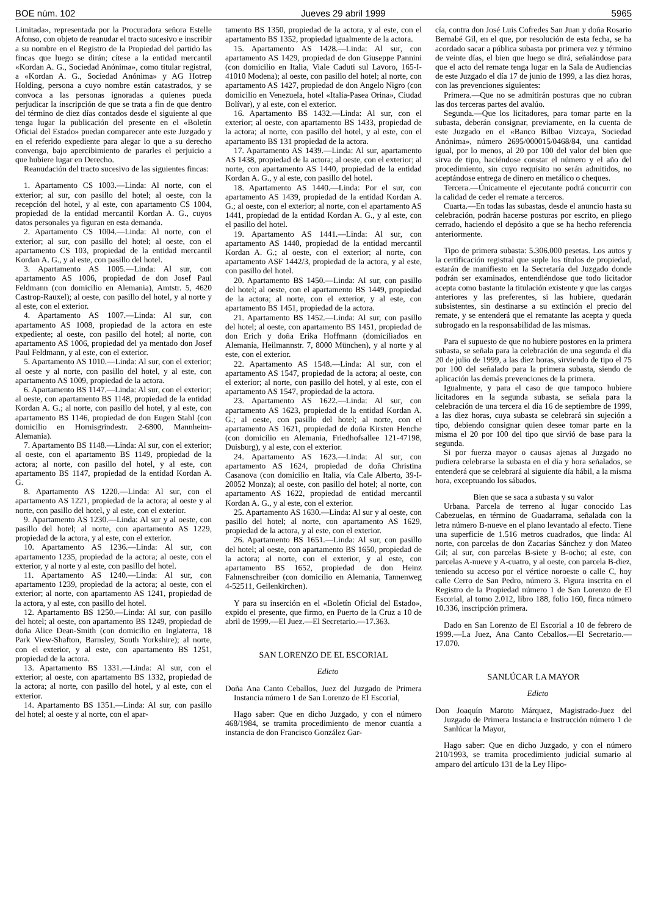BOE núm. 102 Jueves 29 abril 1999 5965
Limitada», representada por la Procuradora señora Estelle Afonso, con objeto de reanudar el tracto sucesivo e inscribir a su nombre en el Registro de la Propiedad del partido las fincas que luego se dirán; cítese a la entidad mercantil «Kordan A. G., Sociedad Anónima», como titular registral, a «Kordan A. G., Sociedad Anónima» y AG Hotrep Holding, persona a cuyo nombre están catastrados, y se convoca a las personas ignoradas a quienes pueda perjudicar la inscripción de que se trata a fin de que dentro del término de diez días contados desde el siguiente al que tenga lugar la publicación del presente en el «Boletín Oficial del Estado» puedan comparecer ante este Juzgado y en el referido expediente para alegar lo que a su derecho convenga, bajo apercibimiento de pararles el perjuicio a que hubiere lugar en Derecho.
Reanudación del tracto sucesivo de las siguientes fincas:
1. Apartamento CS 1003.—Linda: Al norte, con el exterior; al sur, con pasillo del hotel; al oeste, con la recepción del hotel, y al este, con apartamento CS 1004, propiedad de la entidad mercantil Kordan A. G., cuyos datos personales ya figuran en esta demanda.
2. Apartamento CS 1004.—Linda: Al norte, con el exterior; al sur, con pasillo del hotel; al oeste, con el apartamento CS 103, propiedad de la entidad mercantil Kordan A. G., y al este, con pasillo del hotel.
3. Apartamento AS 1005.—Linda: Al sur, con apartamento AS 1006, propiedad de don Josef Paul Feldmann (con domicilio en Alemania), Amtstr. 5, 4620 Castrop-Rauxel); al oeste, con pasillo del hotel, y al norte y al este, con el exterior.
4. Apartamento AS 1007.—Linda: Al sur, con apartamento AS 1008, propiedad de la actora en este expediente; al oeste, con pasillo del hotel; al norte, con apartamento AS 1006, propiedad del ya mentado don Josef Paul Feldmann, y al este, con el exterior.
5. Apartamento AS 1010.—Linda: Al sur, con el exterior; al oeste y al norte, con pasillo del hotel, y al este, con apartamento AS 1009, propiedad de la actora.
6. Apartamento BS 1147.—Linda: Al sur, con el exterior; al oeste, con apartamento BS 1148, propiedad de la entidad Kordan A. G.; al norte, con pasillo del hotel, y al este, con apartamento BS 1146, propiedad de don Eugen Stahl (con domicilio en Hornisgrindestr. 2-6800, Mannheim-Alemania).
7. Apartamento BS 1148.—Linda: Al sur, con el exterior; al oeste, con el apartamento BS 1149, propiedad de la actora; al norte, con pasillo del hotel, y al este, con apartamento BS 1147, propiedad de la entidad Kordan A. G.
8. Apartamento AS 1220.—Linda: Al sur, con el apartamento AS 1221, propiedad de la actora; al oeste y al norte, con pasillo del hotel, y al este, con el exterior.
9. Apartamento AS 1230.—Linda: Al sur y al oeste, con pasillo del hotel; al norte, con apartamento AS 1229, propiedad de la actora, y al este, con el exterior.
10. Apartamento AS 1236.—Linda: Al sur, con apartamento 1235, propiedad de la actora; al oeste, con el exterior, y al norte y al este, con pasillo del hotel.
11. Apartamento AS 1240.—Linda: Al sur, con apartamento 1239, propiedad de la actora; al oeste, con el exterior; al norte, con apartamento AS 1241, propiedad de la actora, y al este, con pasillo del hotel.
12. Apartamento BS 1250.—Linda: Al sur, con pasillo del hotel; al oeste, con apartamento BS 1249, propiedad de doña Alice Dean-Smith (con domicilio en Inglaterra, 18 Park View-Shafton, Barnsley, South Yorkshire); al norte, con el exterior, y al este, con apartamento BS 1251, propiedad de la actora.
13. Apartamento BS 1331.—Linda: Al sur, con el exterior; al oeste, con apartamento BS 1332, propiedad de la actora; al norte, con pasillo del hotel, y al este, con el exterior.
14. Apartamento BS 1351.—Linda: Al sur, con pasillo del hotel; al oeste y al norte, con el apar-
tamento BS 1350, propiedad de la actora, y al este, con el apartamento BS 1352, propiedad igualmente de la actora.
15. Apartamento AS 1428.—Linda: Al sur, con apartamento AS 1429, propiedad de don Giuseppe Pannini (con domicilio en Italia, Viale Caduti sul Lavoro, 165-I-41010 Modena); al oeste, con pasillo del hotel; al norte, con apartamento AS 1427, propiedad de don Angelo Nigro (con domicilio en Venezuela, hotel «Italia-Pasea Orina», Ciudad Bolívar), y al este, con el exterior.
16. Apartamento BS 1432.—Linda: Al sur, con el exterior; al oeste, con apartamento BS 1433, propiedad de la actora; al norte, con pasillo del hotel, y al este, con el apartamento BS 131 propiedad de la actora.
17. Apartamento AS 1439.—Linda: Al sur, apartamento AS 1438, propiedad de la actora; al oeste, con el exterior; al norte, con apartamento AS 1440, propiedad de la entidad Kordan A. G., y al este, con pasillo del hotel.
18. Apartamento AS 1440.—Linda: Por el sur, con apartamento AS 1439, propiedad de la entidad Kordan A. G.; al oeste, con el exterior; al norte, con el apartamento AS 1441, propiedad de la entidad Kordan A. G., y al este, con el pasillo del hotel.
19. Apartamento AS 1441.—Linda: Al sur, con apartamento AS 1440, propiedad de la entidad mercantil Kordan A. G.; al oeste, con el exterior; al norte, con apartamento ASF 1442/3, propiedad de la actora, y al este, con pasillo del hotel.
20. Apartamento BS 1450.—Linda: Al sur, con pasillo del hotel; al oeste, con el apartamento BS 1449, propiedad de la actora; al norte, con el exterior, y al este, con apartamento BS 1451, propiedad de la actora.
21. Apartamento BS 1452.—Linda: Al sur, con pasillo del hotel; al oeste, con apartamento BS 1451, propiedad de don Erich y doña Erika Hoffmann (domiciliados en Alemania, Heilmannstr. 7, 8000 München), y al norte y al este, con el exterior.
22. Apartamento AS 1548.—Linda: Al sur, con el apartamento AS 1547, propiedad de la actora; al oeste, con el exterior; al norte, con pasillo del hotel, y al este, con el apartamento AS 1547, propiedad de la actora.
23. Apartamento AS 1622.—Linda: Al sur, con apartamento AS 1623, propiedad de la entidad Kordan A. G.; al oeste, con pasillo del hotel; al norte, con el apartamento AS 1621, propiedad de doña Kirsten Henche (con domicilio en Alemania, Friedhofsallee 121-47198, Duisburg), y al este, con el exterior.
24. Apartamento AS 1623.—Linda: Al sur, con apartamento AS 1624, propiedad de doña Christina Casanova (con domicilio en Italia, vía Cale Alberto, 39-I-20052 Monza); al oeste, con pasillo del hotel; al norte, con apartamento AS 1622, propiedad de entidad mercantil Kordan A. G., y al este, con el exterior.
25. Apartamento AS 1630.—Linda: Al sur y al oeste, con pasillo del hotel; al norte, con apartamento AS 1629, propiedad de la actora, y al este, con el exterior.
26. Apartamento BS 1651.—Linda: Al sur, con pasillo del hotel; al oeste, con apartamento BS 1650, propiedad de la actora; al norte, con el exterior, y al este, con apartamento BS 1652, propiedad de don Heinz Fahnenschreiber (con domicilio en Alemania, Tannenweg 4-52511, Geilenkirchen).
Y para su inserción en el «Boletín Oficial del Estado», expido el presente, que firmo, en Puerto de la Cruz a 10 de abril de 1999.—El Juez.—El Secretario.—17.363.
SAN LORENZO DE EL ESCORIAL
Edicto
Doña Ana Canto Ceballos, Juez del Juzgado de Primera Instancia número 1 de San Lorenzo de El Escorial,
Hago saber: Que en dicho Juzgado, y con el número 468/1984, se tramita procedimiento de menor cuantía a instancia de don Francisco González Gar-
cía, contra don José Luis Cofredes San Juan y doña Rosario Bernabé Gil, en el que, por resolución de esta fecha, se ha acordado sacar a pública subasta por primera vez y término de veinte días, el bien que luego se dirá, señalándose para que el acto del remate tenga lugar en la Sala de Audiencias de este Juzgado el día 17 de junio de 1999, a las diez horas, con las prevenciones siguientes:
Primera.—Que no se admitirán posturas que no cubran las dos terceras partes del avalúo.
Segunda.—Que los licitadores, para tomar parte en la subasta, deberán consignar, previamente, en la cuenta de este Juzgado en el «Banco Bilbao Vizcaya, Sociedad Anónima», número 2695/000015/0468/84, una cantidad igual, por lo menos, al 20 por 100 del valor del bien que sirva de tipo, haciéndose constar el número y el año del procedimiento, sin cuyo requisito no serán admitidos, no aceptándose entrega de dinero en metálico o cheques.
Tercera.—Únicamente el ejecutante podrá concurrir con la calidad de ceder el remate a terceros.
Cuarta.—En todas las subastas, desde el anuncio hasta su celebración, podrán hacerse posturas por escrito, en pliego cerrado, haciendo el depósito a que se ha hecho referencia anteriormente.
Tipo de primera subasta: 5.306.000 pesetas. Los autos y la certificación registral que suple los títulos de propiedad, estarán de manifiesto en la Secretaría del Juzgado donde podrán ser examinados, entendiéndose que todo licitador acepta como bastante la titulación existente y que las cargas anteriores y las preferentes, si las hubiere, quedarán subsistentes, sin destinarse a su extinción el precio del remate, y se entenderá que el rematante las acepta y queda subrogado en la responsabilidad de las mismas.
Para el supuesto de que no hubiere postores en la primera subasta, se señala para la celebración de una segunda el día 20 de julio de 1999, a las diez horas, sirviendo de tipo el 75 por 100 del señalado para la primera subasta, siendo de aplicación las demás prevenciones de la primera.
Igualmente, y para el caso de que tampoco hubiere licitadores en la segunda subasta, se señala para la celebración de una tercera el día 16 de septiembre de 1999, a las diez horas, cuya subasta se celebrará sin sujeción a tipo, debiendo consignar quien desee tomar parte en la misma el 20 por 100 del tipo que sirvió de base para la segunda.
Si por fuerza mayor o causas ajenas al Juzgado no pudiera celebrarse la subasta en el día y hora señalados, se entenderá que se celebrará al siguiente día hábil, a la misma hora, exceptuando los sábados.
Bien que se saca a subasta y su valor
Urbana. Parcela de terreno al lugar conocido Las Cabezuelas, en término de Guadarrama, señalada con la letra número B-nueve en el plano levantado al efecto. Tiene una superficie de 1.516 metros cuadrados, que linda: Al norte, con parcelas de don Zacarías Sánchez y don Mateo Gil; al sur, con parcelas B-siete y B-ocho; al este, con parcelas A-nueve y A-cuatro, y al oeste, con parcela B-diez, teniendo su acceso por el vértice noroeste o calle C, hoy calle Cerro de San Pedro, número 3. Figura inscrita en el Registro de la Propiedad número 1 de San Lorenzo de El Escorial, al tomo 2.012, libro 188, folio 160, finca número 10.336, inscripción primera.
Dado en San Lorenzo de El Escorial a 10 de febrero de 1999.—La Juez, Ana Canto Ceballos.—El Secretario.—17.070.
SANLÚCAR LA MAYOR
Edicto
Don Joaquín Maroto Márquez, Magistrado-Juez del Juzgado de Primera Instancia e Instrucción número 1 de Sanlúcar la Mayor,
Hago saber: Que en dicho Juzgado, y con el número 210/1993, se tramita procedimiento judicial sumario al amparo del artículo 131 de la Ley Hipo-